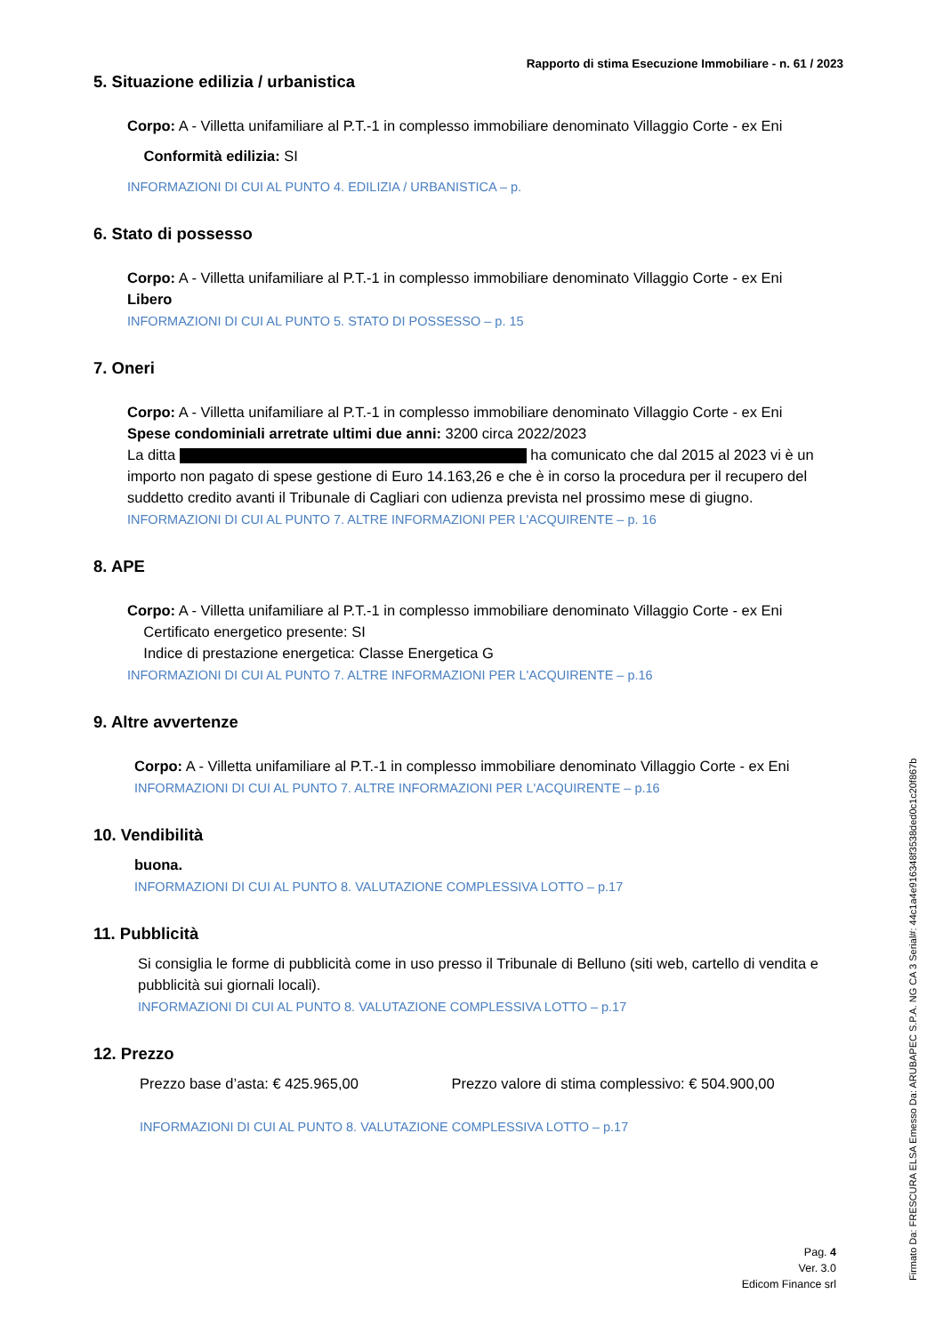Rapporto di stima Esecuzione Immobiliare - n. 61 / 2023
5. Situazione edilizia / urbanistica
Corpo: A - Villetta unifamiliare al P.T.-1 in complesso immobiliare denominato Villaggio Corte - ex Eni
Conformità edilizia: SI
INFORMAZIONI DI CUI AL PUNTO 4. EDILIZIA / URBANISTICA – p.
6. Stato di possesso
Corpo: A - Villetta unifamiliare al P.T.-1 in complesso immobiliare denominato Villaggio Corte - ex Eni
Libero
INFORMAZIONI DI CUI AL PUNTO 5. STATO DI POSSESSO – p. 15
7. Oneri
Corpo: A - Villetta unifamiliare al P.T.-1 in complesso immobiliare denominato Villaggio Corte - ex Eni
Spese condominiali arretrate ultimi due anni: 3200 circa 2022/2023
La ditta ha comunicato che dal 2015 al 2023 vi è un importo non pagato di spese gestione di Euro 14.163,26 e che è in corso la procedura per il recupero del suddetto credito avanti il Tribunale di Cagliari con udienza prevista nel prossimo mese di giugno.
INFORMAZIONI DI CUI AL PUNTO 7. ALTRE INFORMAZIONI PER L'ACQUIRENTE – p. 16
8. APE
Corpo: A - Villetta unifamiliare al P.T.-1 in complesso immobiliare denominato Villaggio Corte - ex Eni
Certificato energetico presente: SI
Indice di prestazione energetica: Classe Energetica G
INFORMAZIONI DI CUI AL PUNTO 7. ALTRE INFORMAZIONI PER L'ACQUIRENTE – p.16
9. Altre avvertenze
Corpo: A - Villetta unifamiliare al P.T.-1 in complesso immobiliare denominato Villaggio Corte - ex Eni
INFORMAZIONI DI CUI AL PUNTO 7. ALTRE INFORMAZIONI PER L'ACQUIRENTE – p.16
10. Vendibilità
buona.
INFORMAZIONI DI CUI AL PUNTO 8. VALUTAZIONE COMPLESSIVA LOTTO – p.17
11. Pubblicità
Si consiglia le forme di pubblicità come in uso presso il Tribunale di Belluno (siti web, cartello di vendita e pubblicità sui giornali locali).
INFORMAZIONI DI CUI AL PUNTO 8. VALUTAZIONE COMPLESSIVA LOTTO – p.17
12. Prezzo
Prezzo base d’asta: € 425.965,00 Prezzo valore di stima complessivo: € 504.900,00
INFORMAZIONI DI CUI AL PUNTO 8. VALUTAZIONE COMPLESSIVA LOTTO – p.17
Pag. 4
Ver. 3.0
Edicom Finance srl
Firmato Da: FRESCURA ELSA Emesso Da: ARUBAPEC S.P.A. NG CA 3 Serial#: 44c1a4e916348f3538ded0c1c20f867b